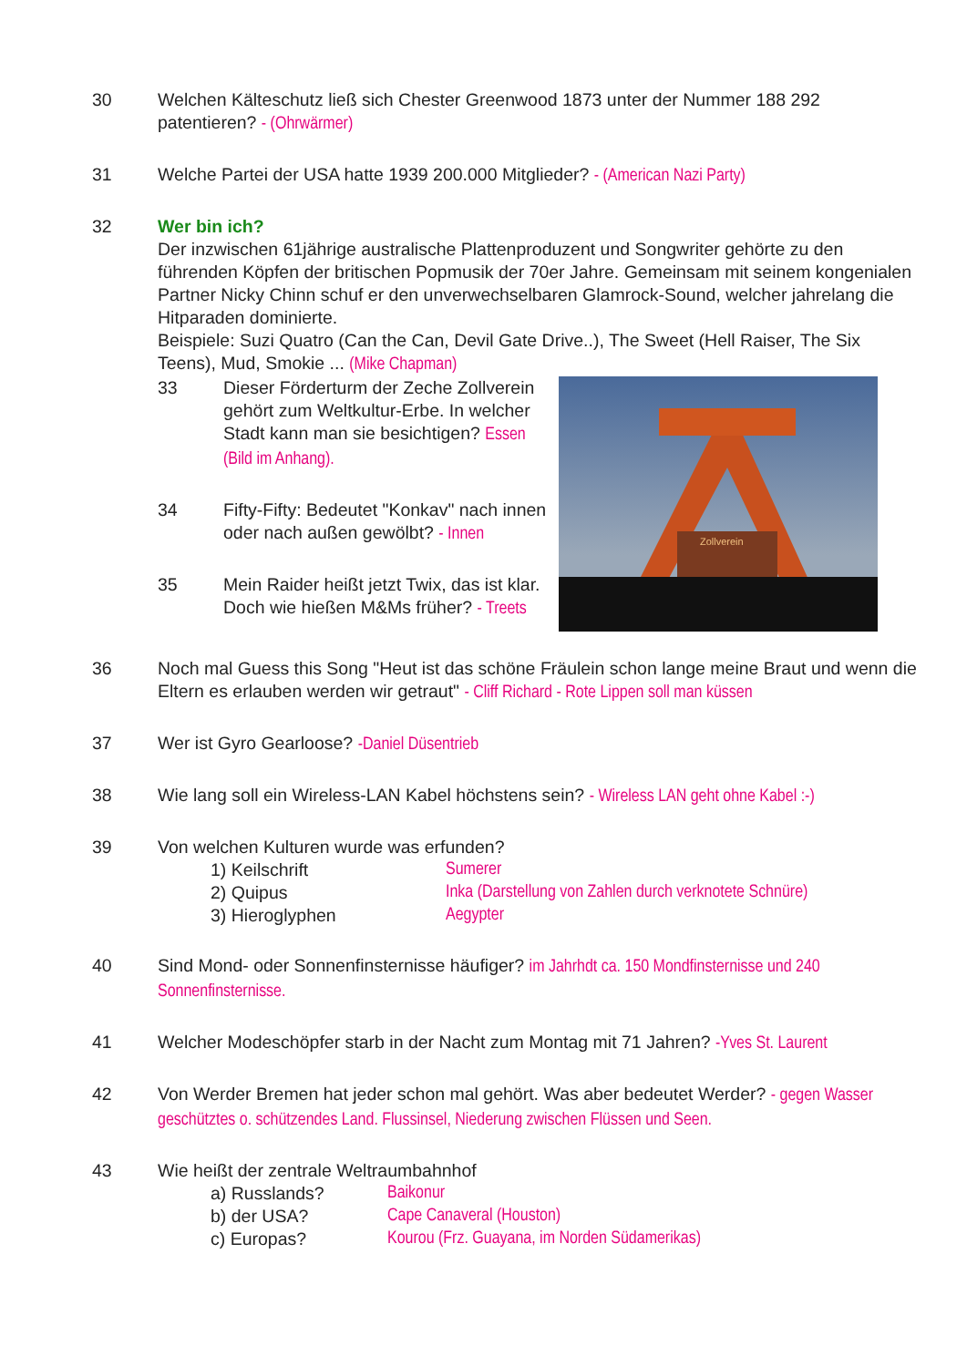30 Welchen Kälteschutz ließ sich Chester Greenwood 1873 unter der Nummer 188 292 patentieren? - (Ohrwärmer)
31 Welche Partei der USA hatte 1939 200.000 Mitglieder? - (American Nazi Party)
32 Wer bin ich?
Der inzwischen 61jährige australische Plattenproduzent und Songwriter gehörte zu den führenden Köpfen der britischen Popmusik der 70er Jahre. Gemeinsam mit seinem kongenialen Partner Nicky Chinn schuf er den unverwechselbaren Glamrock-Sound, welcher jahrelang die Hitparaden dominierte.
Beispiele: Suzi Quatro (Can the Can, Devil Gate Drive..), The Sweet (Hell Raiser, The Six Teens), Mud, Smokie ... (Mike Chapman)
Zollverein
33 Dieser Förderturm der Zeche Zollverein gehört zum Weltkultur-Erbe. In welcher Stadt kann man sie besichtigen? Essen (Bild im Anhang).
34 Fifty-Fifty: Bedeutet "Konkav" nach innen oder nach außen gewölbt? - Innen
35 Mein Raider heißt jetzt Twix, das ist klar.
Doch wie hießen M&Ms früher? - Treets
36 Noch mal Guess this Song "Heut ist das schöne Fräulein schon lange meine Braut und wenn die Eltern es erlauben werden wir getraut" - Cliff Richard - Rote Lippen soll man küssen
37 Wer ist Gyro Gearloose? -Daniel Düsentrieb
38 Wie lang soll ein Wireless-LAN Kabel höchstens sein? - Wireless LAN geht ohne Kabel :-)
39 Von welchen Kulturen wurde was erfunden?
1) Keilschrift Sumerer
2) Quipus Inka (Darstellung von Zahlen durch verknotete Schnüre)
3) Hieroglyphen Aegypter
40 Sind Mond- oder Sonnenfinsternisse häufiger? im Jahrhdt ca. 150 Mondfinsternisse und 240 Sonnenfinsternisse.
41 Welcher Modeschöpfer starb in der Nacht zum Montag mit 71 Jahren? -Yves St. Laurent
42 Von Werder Bremen hat jeder schon mal gehört. Was aber bedeutet Werder? - gegen Wasser geschütztes o. schützendes Land. Flussinsel, Niederung zwischen Flüssen und Seen.
43 Wie heißt der zentrale Weltraumbahnhof
a) Russlands? Baikonur
b) der USA? Cape Canaveral (Houston)
c) Europas? Kourou (Frz. Guayana, im Norden Südamerikas)